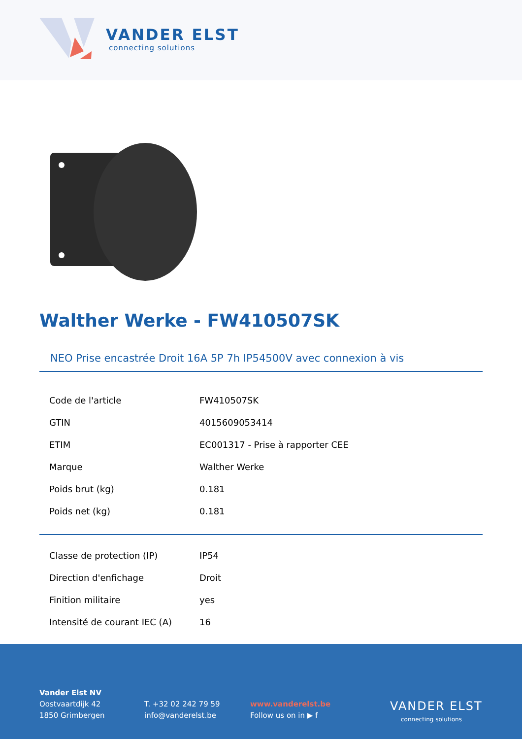VANDER ELST
connecting solutions
Walther Werke - FW410507SK
NEO Prise encastrée Droit 16A 5P 7h IP54500V avec connexion à vis
| Code de l'article | FW410507SK |
| GTIN | 4015609053414 |
| ETIM | EC001317 - Prise à rapporter CEE |
| Marque | Walther Werke |
| Poids brut (kg) | 0.181 |
| Poids net (kg) | 0.181 |
| Classe de protection (IP) | IP54 |
| Direction d'enfichage | Droit |
| Finition militaire | yes |
| Intensité de courant IEC (A) | 16 |
Vander Elst NV
Oostvaartdijk 42
1850 Grimbergen
T. +32 02 242 79 59
info@vanderelst.be
www.vanderelst.be
Follow us on in ▶ f
VANDER ELST
connecting solutions